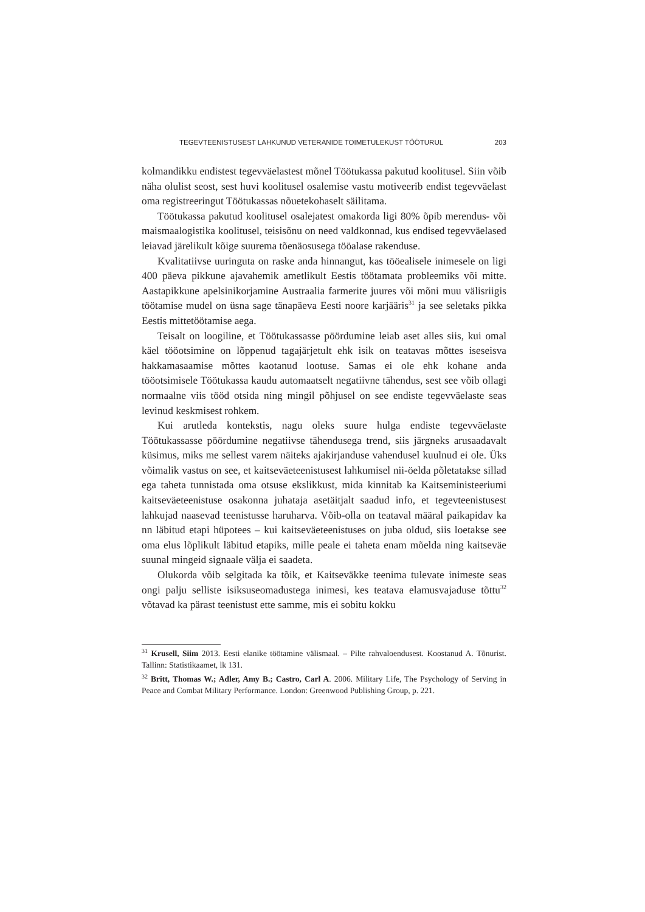TEGEVTEENISTUSEST LAHKUNUD VETERANIDE TOIMETULEKUST TÖÖTURUL 203
kolmandikku endistest tegevväelastest mõnel Töötukassa pakutud koolitusel. Siin võib näha olulist seost, sest huvi koolitusel osalemise vastu motiveerib endist tegevväelast oma registreeringut Töötukassas nõuetekohaselt säilitama.
Töötukassa pakutud koolitusel osalejatest omakorda ligi 80% õpib merendus- või maismaalogistika koolitusel, teisisõnu on need valdkonnad, kus endised tegevväelased leiavad järelikult kõige suurema tõenäosusega tööalase rakenduse.
Kvalitatiivse uuringuta on raske anda hinnangut, kas tööealisele inimesele on ligi 400 päeva pikkune ajavahemik ametlikult Eestis töötamata probleemiks või mitte. Aastapikkune apelsinikorjamine Austraalia farmerite juures või mõni muu välisriigis töötamise mudel on üsna sage tänapäeva Eesti noore karjääris<sup>31</sup> ja see seletaks pikka Eestis mittetöötamise aega.
Teisalt on loogiline, et Töötukassasse pöördumine leiab aset alles siis, kui omal käel tööotsimine on lõppenud tagajärjetult ehk isik on teatavas mõttes iseseisva hakkamasaamise mõttes kaotanud lootuse. Samas ei ole ehk kohane anda tööotsimisele Töötukassa kaudu automaatselt negatiivne tähendus, sest see võib ollagi normaalne viis tööd otsida ning mingil põhjusel on see endiste tegevväelaste seas levinud keskmisest rohkem.
Kui arutleda kontekstis, nagu oleks suure hulga endiste tegevväelaste Töötukassasse pöördumine negatiivse tähendusega trend, siis järgneks arusaadavalt küsimus, miks me sellest varem näiteks ajakirjanduse vahendusel kuulnud ei ole. Üks võimalik vastus on see, et kaitseväeteenistusest lahkumisel nii-öelda põletatakse sillad ega taheta tunnistada oma otsuse ekslikkust, mida kinnitab ka Kaitseministeeriumi kaitseväeteenistuse osakonna juhataja asetäitjalt saadud info, et tegevteenistusest lahkujad naasevad teenistusse haruharva. Võib-olla on teataval määral paikapidav ka nn läbitud etapi hüpotees – kui kaitseväeteenistuses on juba oldud, siis loetakse see oma elus lõplikult läbitud etapiks, mille peale ei taheta enam mõelda ning kaitseväe suunal mingeid signaale välja ei saadeta.
Olukorda võib selgitada ka tõik, et Kaitseväkke teenima tulevate inimeste seas ongi palju selliste isiksuseomadustega inimesi, kes teatava elamusvajaduse tõttu<sup>32</sup> võtavad ka pärast teenistust ette samme, mis ei sobitu kokku
<sup>31</sup> Krusell, Siim 2013. Eesti elanike töötamine välismaal. – Pilte rahvaloendusest. Koostanud A. Tõnurist. Tallinn: Statistikaamet, lk 131.
<sup>32</sup> Britt, Thomas W.; Adler, Amy B.; Castro, Carl A. 2006. Military Life, The Psychology of Serving in Peace and Combat Military Performance. London: Greenwood Publishing Group, p. 221.